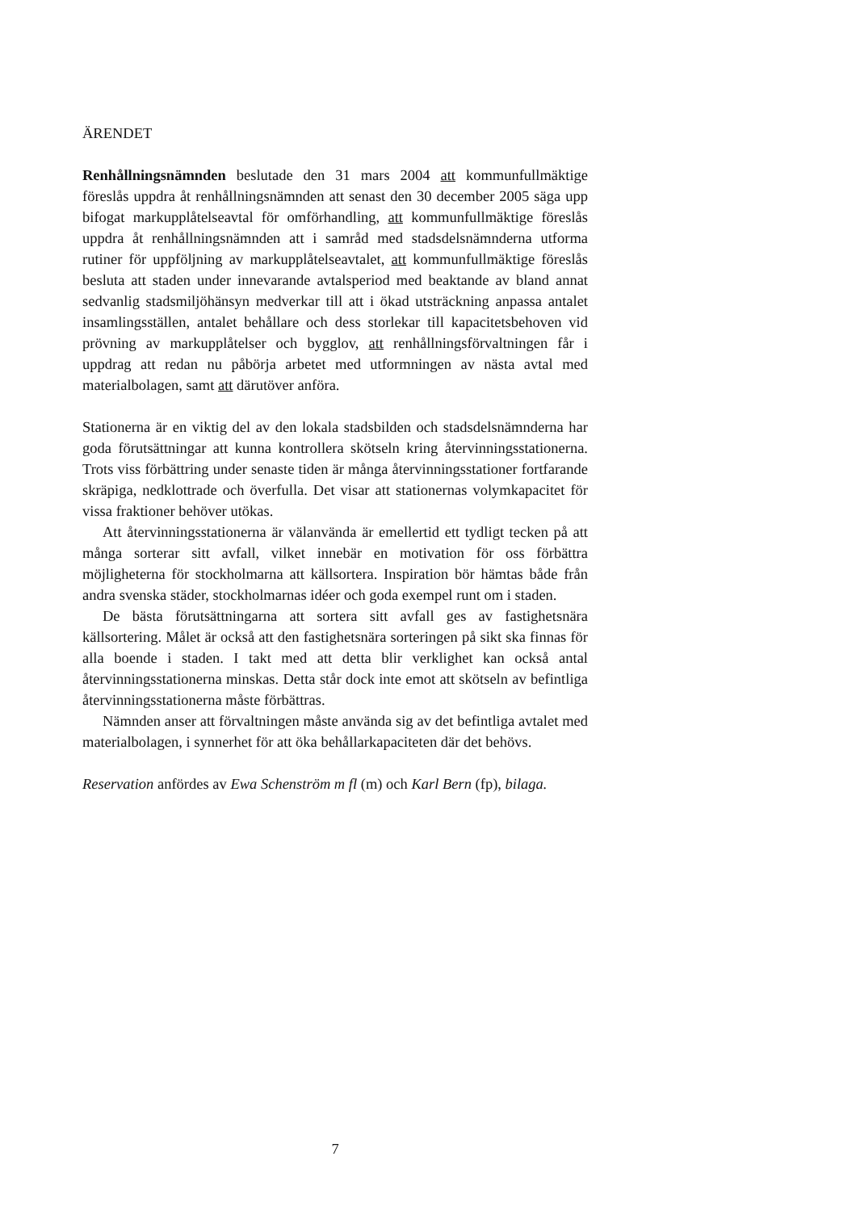ÄRENDET
Renhållningsnämnden beslutade den 31 mars 2004 att kommunfullmäktige föreslås uppdra åt renhållningsnämnden att senast den 30 december 2005 säga upp bifogat markupplåtelseavtal för omförhandling, att kommunfullmäktige föreslås uppdra åt renhållningsnämnden att i samråd med stadsdelsnämnderna utforma rutiner för uppföljning av markupplåtelseavtalet, att kommunfullmäktige föreslås besluta att staden under innevarande avtalsperiod med beaktande av bland annat sedvanlig stadsmiljöhänsyn medverkar till att i ökad utsträckning anpassa antalet insamlingsställen, antalet behållare och dess storlekar till kapacitetsbehoven vid prövning av markupplåtelser och bygglov, att renhållningsförvaltningen får i uppdrag att redan nu påbörja arbetet med utformningen av nästa avtal med materialbolagen, samt att därutöver anföra.
Stationerna är en viktig del av den lokala stadsbilden och stadsdelsnämnderna har goda förutsättningar att kunna kontrollera skötseln kring återvinningsstationerna. Trots viss förbättring under senaste tiden är många återvinningsstationer fortfarande skräpiga, nedklottrade och överfulla. Det visar att stationernas volymkapacitet för vissa fraktioner behöver utökas.
Att återvinningsstationerna är välanvända är emellertid ett tydligt tecken på att många sorterar sitt avfall, vilket innebär en motivation för oss förbättra möjligheterna för stockholmarna att källsortera. Inspiration bör hämtas både från andra svenska städer, stockholmarnas idéer och goda exempel runt om i staden.
De bästa förutsättningarna att sortera sitt avfall ges av fastighetsnära källsortering. Målet är också att den fastighetsnära sorteringen på sikt ska finnas för alla boende i staden. I takt med att detta blir verklighet kan också antal återvinningsstationerna minskas. Detta står dock inte emot att skötseln av befintliga återvinningsstationerna måste förbättras.
Nämnden anser att förvaltningen måste använda sig av det befintliga avtalet med materialbolagen, i synnerhet för att öka behållarkapaciteten där det behövs.
Reservation anfördes av Ewa Schenström m fl (m) och Karl Bern (fp), bilaga.
7